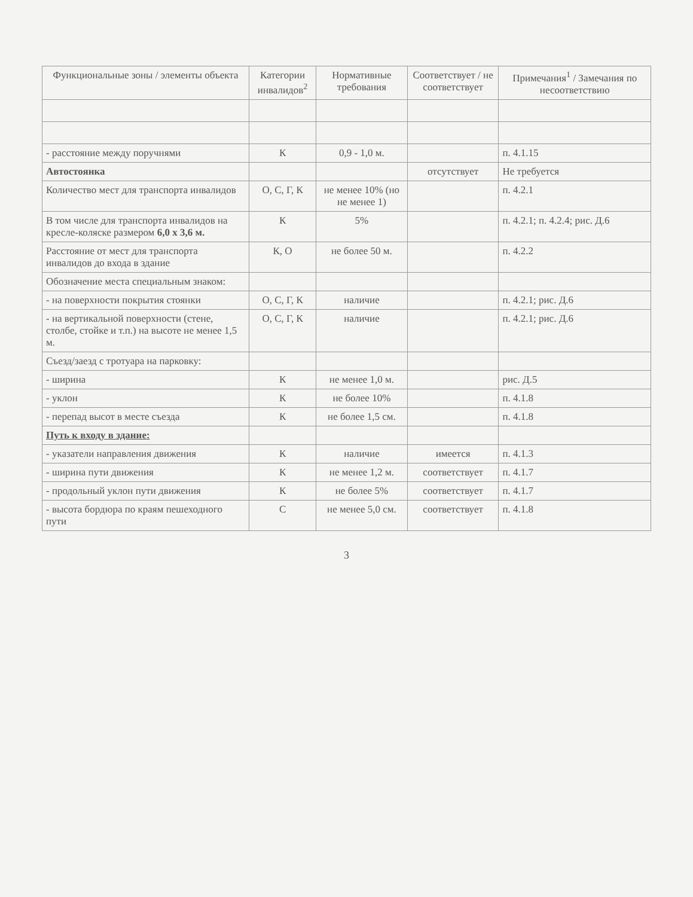| Функциональные зоны / элементы объекта | Категории инвалидов<sup>2</sup> | Нормативные требования | Соответствует / не соответствует | Примечания<sup>1</sup> / Замечания по несоответствию |
| --- | --- | --- | --- | --- |
| - расстояние между поручнями | К | 0,9 - 1,0 м. | | п. 4.1.15 |
| Автостоянка | | | отсутствует | Не требуется |
| Количество мест для транспорта инвалидов | О, С, Г, К | не менее 10% (но не менее 1) | | п. 4.2.1 |
| В том числе для транспорта инвалидов на кресле-коляске размером 6,0 х 3,6 м. | К | 5% | | п. 4.2.1; п. 4.2.4; рис. Д.6 |
| Расстояние от мест для транспорта инвалидов до входа в здание | К, О | не более 50 м. | | п. 4.2.2 |
| Обозначение места специальным знаком: | | | | |
| - на поверхности покрытия стоянки | О, С, Г, К | наличие | | п. 4.2.1; рис. Д.6 |
| - на вертикальной поверхности (стене, столбе, стойке и т.п.) на высоте не менее 1,5 м. | О, С, Г, К | наличие | | п. 4.2.1; рис. Д.6 |
| Съезд/заезд с тротуара на парковку: | | | | |
| - ширина | К | не менее 1,0 м. | | рис. Д.5 |
| - уклон | К | не более 10% | | п. 4.1.8 |
| - перепад высот в месте съезда | К | не более 1,5 см. | | п. 4.1.8 |
| Путь к входу в здание: | | | | |
| - указатели направления движения | К | наличие | имеется | п. 4.1.3 |
| - ширина пути движения | К | не менее 1,2 м. | соответствует | п. 4.1.7 |
| - продольный уклон пути движения | К | не более 5% | соответствует | п. 4.1.7 |
| - высота бордюра по краям пешеходного пути | С | не менее 5,0 см. | соответствует | п. 4.1.8 |
3